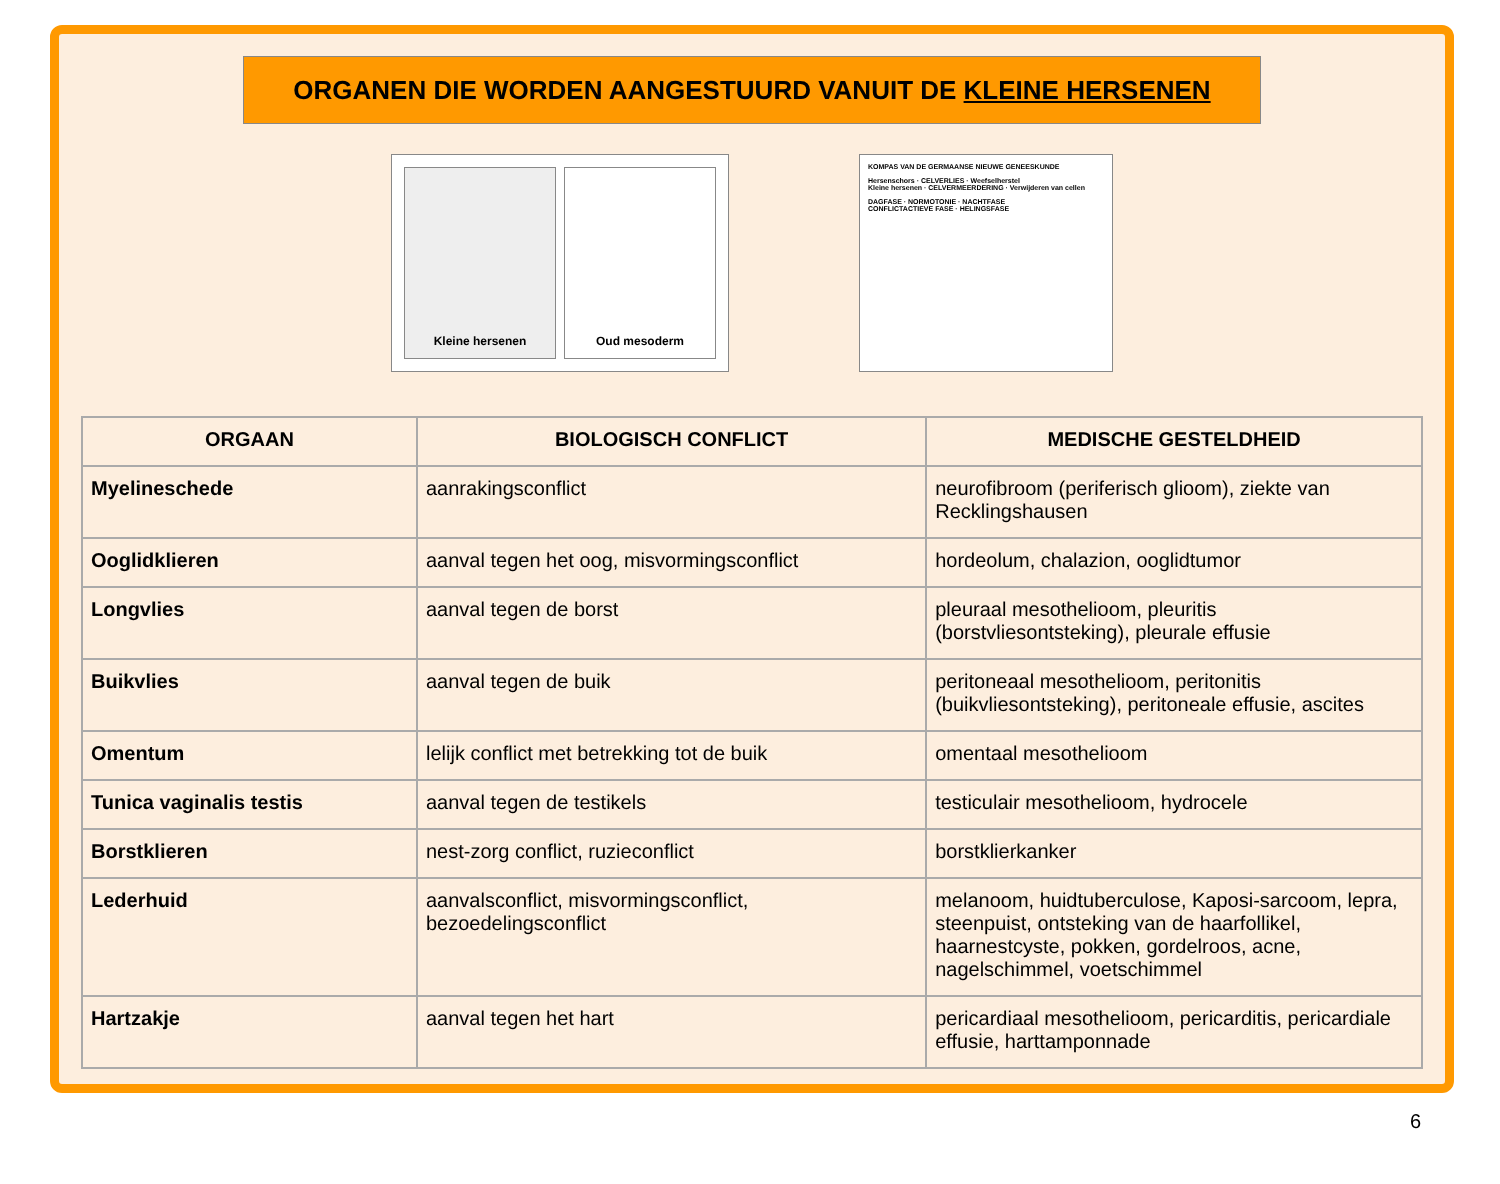ORGANEN DIE WORDEN AANGESTUURD VANUIT DE KLEINE HERSENEN
Kleine hersenen Oud mesoderm
KOMPAS VAN DE GERMAANSE NIEUWE GENEESKUNDE
Hersenschors · CELVERLIES · Weefselherstel
Kleine hersenen · CELVERMEERDERING · Verwijderen van cellen
DAGFASE · NORMOTONIE · NACHTFASE
CONFLICTACTIEVE FASE · HELINGSFASE
| ORGAAN | BIOLOGISCH CONFLICT | MEDISCHE GESTELDHEID |
| --- | --- | --- |
| Myelineschede | aanrakingsconflict | neurofibroom (periferisch glioom), ziekte van Recklingshausen |
| Ooglidklieren | aanval tegen het oog, misvormingsconflict | hordeolum, chalazion, ooglidtumor |
| Longvlies | aanval tegen de borst | pleuraal mesothelioom, pleuritis (borstvliesontsteking), pleurale effusie |
| Buikvlies | aanval tegen de buik | peritoneaal mesothelioom, peritonitis (buikvliesontsteking), peritoneale effusie, ascites |
| Omentum | lelijk conflict met betrekking tot de buik | omentaal mesothelioom |
| Tunica vaginalis testis | aanval tegen de testikels | testiculair mesothelioom, hydrocele |
| Borstklieren | nest-zorg conflict, ruzieconflict | borstklierkanker |
| Lederhuid | aanvalsconflict, misvormingsconflict, bezoedelingsconflict | melanoom, huidtuberculose, Kaposi-sarcoom, lepra, steenpuist, ontsteking van de haarfollikel, haarnestcyste, pokken, gordelroos, acne, nagelschimmel, voetschimmel |
| Hartzakje | aanval tegen het hart | pericardiaal mesothelioom, pericarditis, pericardiale effusie, harttamponnade |
6